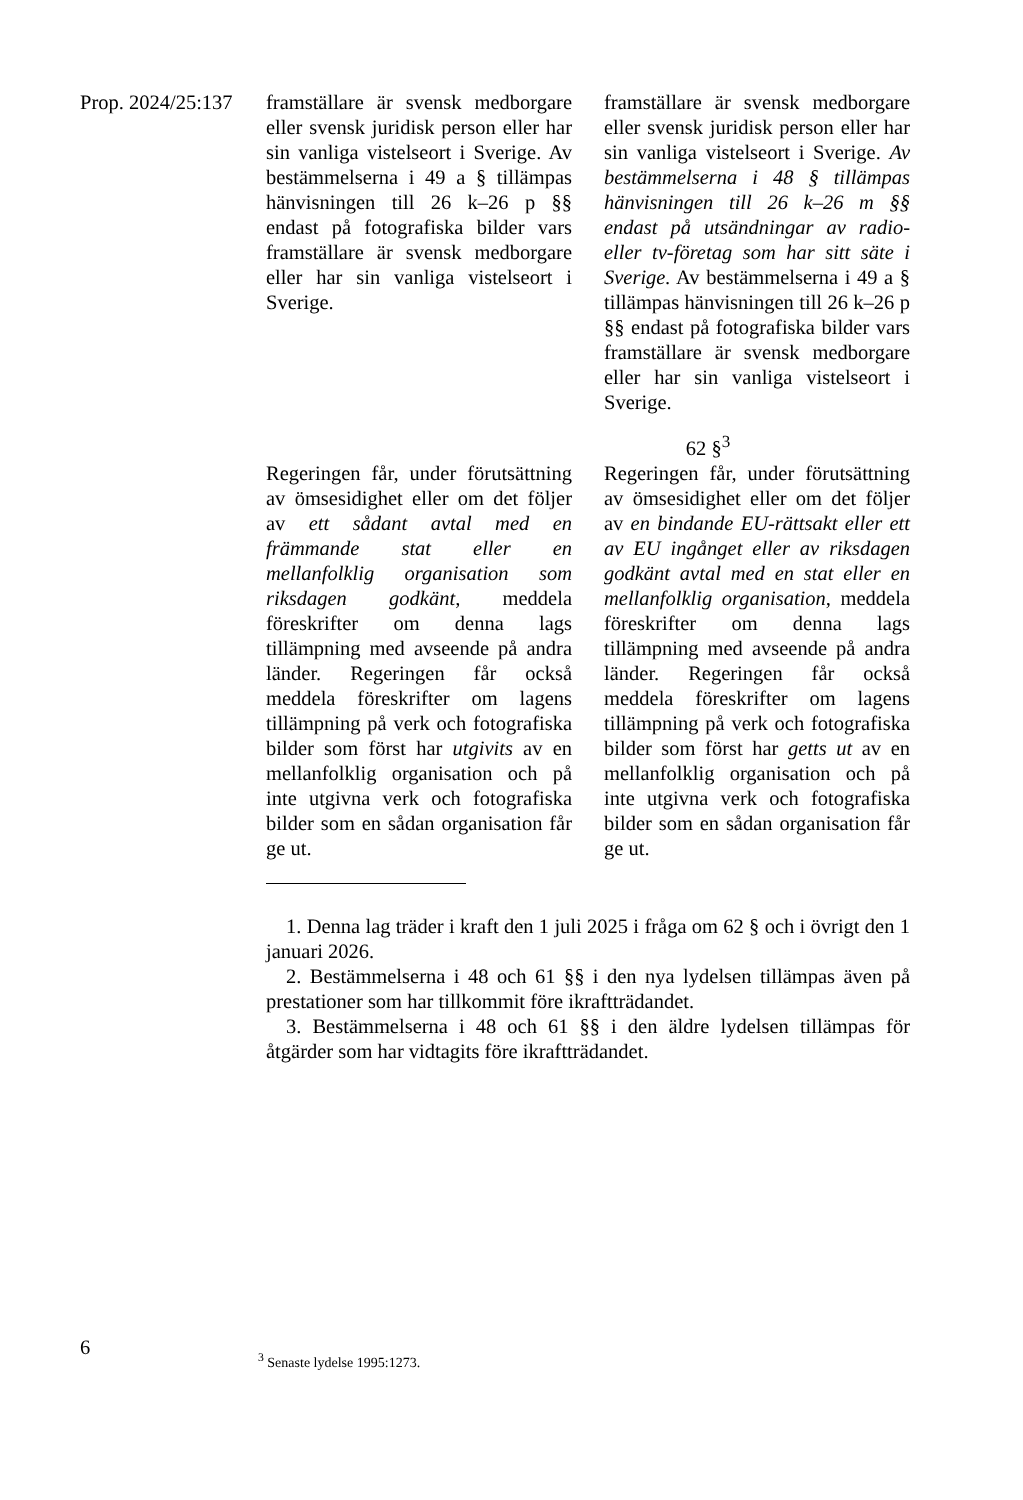Prop. 2024/25:137
| framställare är svensk medborgare eller svensk juridisk person eller har sin vanliga vistelseort i Sverige. Av bestämmelserna i 49 a § tillämpas hänvisningen till 26 k–26 p §§ endast på fotografiska bilder vars framställare är svensk medborgare eller har sin vanliga vistelseort i Sverige. | | framställare är svensk medborgare eller svensk juridisk person eller har sin vanliga vistelseort i Sverige. Av bestämmelserna i 48 § tillämpas hänvisningen till 26 k–26 m §§ endast på utsändningar av radio- eller tv-företag som har sitt säte i Sverige. Av bestämmelserna i 49 a § tillämpas hänvisningen till 26 k–26 p §§ endast på fotografiska bilder vars framställare är svensk medborgare eller har sin vanliga vistelseort i Sverige. |
62 §<sup>3</sup>
| Regeringen får, under förutsättning av ömsesidighet eller om det följer av ett sådant avtal med en främmande stat eller en mellanfolklig organisation som riksdagen godkänt , meddela föreskrifter om denna lags tillämpning med avseende på andra länder. Regeringen får också meddela föreskrifter om lagens tillämpning på verk och fotografiska bilder som först har utgivits av en mellanfolklig organisation och på inte utgivna verk och fotografiska bilder som en sådan organisation får ge ut. | | Regeringen får, under förutsättning av ömsesidighet eller om det följer av en bindande EU-rättsakt eller ett av EU ingånget eller av riksdagen godkänt avtal med en stat eller en mellanfolklig organisation , meddela föreskrifter om denna lags tillämpning med avseende på andra länder. Regeringen får också meddela föreskrifter om lagens tillämpning på verk och fotografiska bilder som först har getts ut av en mellanfolklig organisation och på inte utgivna verk och fotografiska bilder som en sådan organisation får ge ut. |
1. Denna lag träder i kraft den 1 juli 2025 i fråga om 62 § och i övrigt den 1 januari 2026.
2. Bestämmelserna i 48 och 61 §§ i den nya lydelsen tillämpas även på prestationer som har tillkommit före ikraftträdandet.
3. Bestämmelserna i 48 och 61 §§ i den äldre lydelsen tillämpas för åtgärder som har vidtagits före ikraftträdandet.
6 <sup>3</sup> Senaste lydelse 1995:1273.